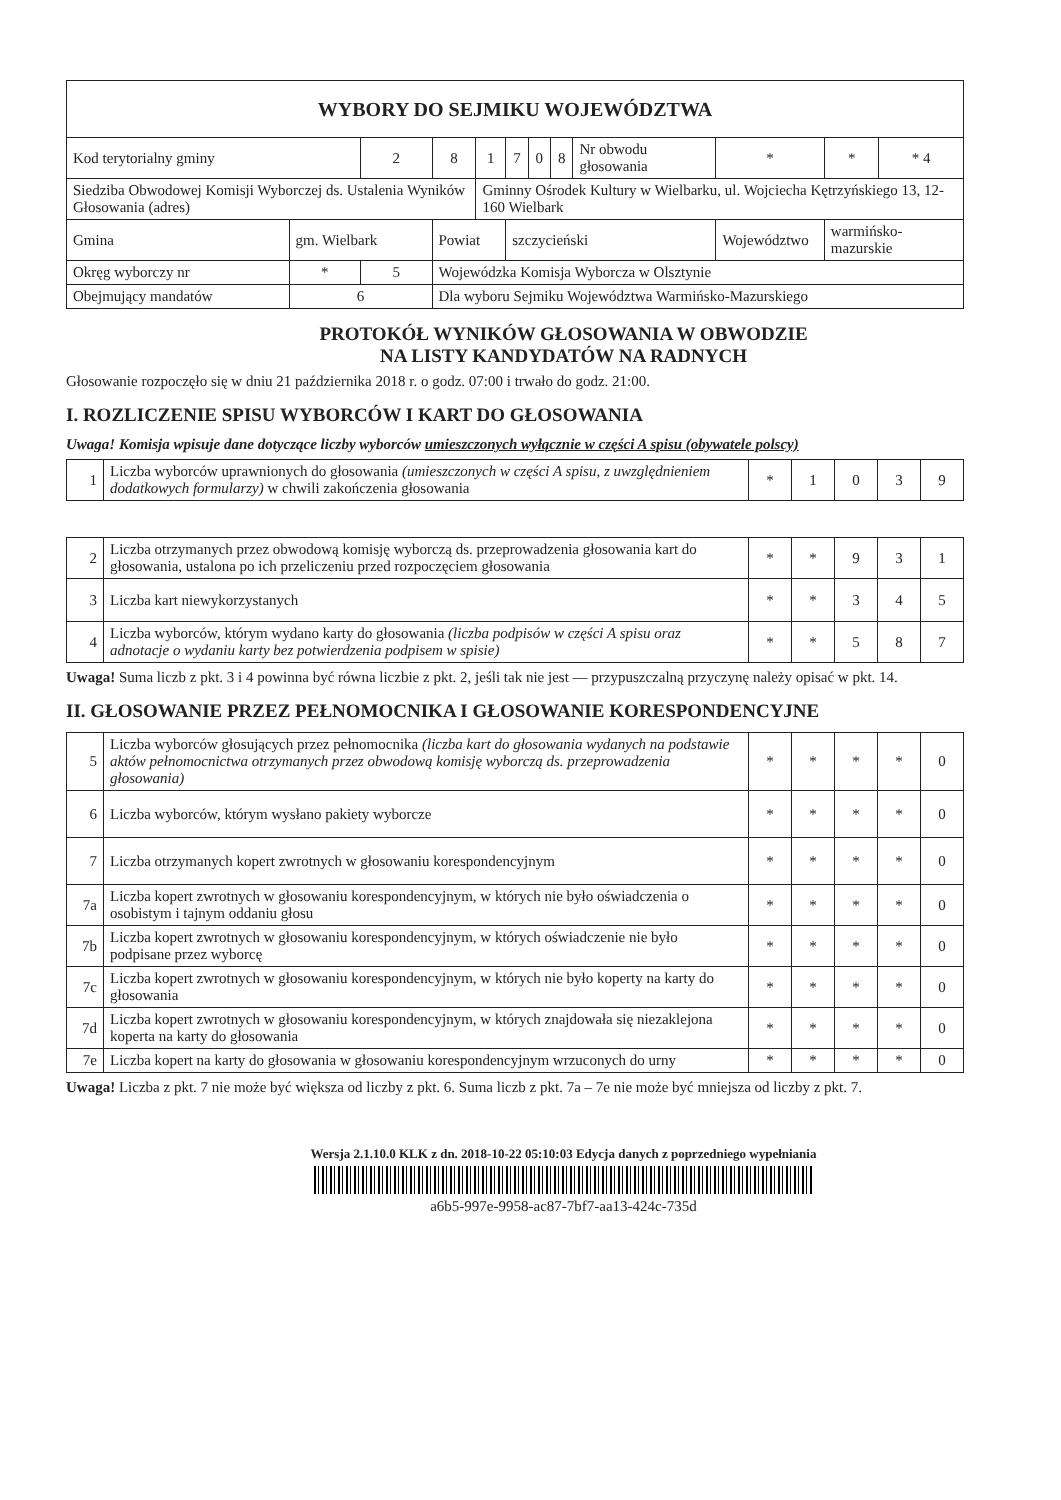| WYBORY DO SEJMIKU WOJEWÓDZTWA | | | | | | | | | | | | |
| --- | --- | --- | --- | --- | --- | --- | --- | --- | --- | --- | --- | --- |
| Kod terytorialny gminy | | | 2 | 8 | 1 | 7 | 0 | 8 | Nr obwodu głosowania | * | * | * 4 |
| Siedziba Obwodowej Komisji Wyborczej ds. Ustalenia Wyników Głosowania (adres) | | | | | Gminny Ośrodek Kultury w Wielbarku, ul. Wojciecha Kętrzyńskiego 13, 12-160 Wielbark | | | | | | | |
| Gmina | gm. Wielbark | | | Powiat | | szczycieński | | | | Województwo | warmińsko-mazurskie | |
| Okręg wyborczy nr | | * | 5 | Wojewódzka Komisja Wyborcza w Olsztynie | | | | | | | | |
| Obejmujący mandatów | | 6 | | Dla wyboru Sejmiku Województwa Warmińsko-Mazurskiego | | | | | | | | |
PROTOKÓŁ WYNIKÓW GŁOSOWANIA W OBWODZIE
NA LISTY KANDYDATÓW NA RADNYCH
Głosowanie rozpoczęło się w dniu 21 października 2018 r. o godz. 07:00 i trwało do godz. 21:00.
I. ROZLICZENIE SPISU WYBORCÓW I KART DO GŁOSOWANIA
Uwaga! Komisja wpisuje dane dotyczące liczby wyborców umieszczonych wyłącznie w części A spisu (obywatele polscy)
| 1 | Liczba wyborców uprawnionych do głosowania (umieszczonych w części A spisu, z uwzględnieniem dodatkowych formularzy) w chwili zakończenia głosowania | * | 1 | 0 | 3 | 9 |
| 2 | Liczba otrzymanych przez obwodową komisję wyborczą ds. przeprowadzenia głosowania kart do głosowania, ustalona po ich przeliczeniu przed rozpoczęciem głosowania | * | * | 9 | 3 | 1 |
| 3 | Liczba kart niewykorzystanych | * | * | 3 | 4 | 5 |
| 4 | Liczba wyborców, którym wydano karty do głosowania (liczba podpisów w części A spisu oraz adnotacje o wydaniu karty bez potwierdzenia podpisem w spisie) | * | * | 5 | 8 | 7 |
Uwaga! Suma liczb z pkt. 3 i 4 powinna być równa liczbie z pkt. 2, jeśli tak nie jest — przypuszczalną przyczynę należy opisać w pkt. 14.
II. GŁOSOWANIE PRZEZ PEŁNOMOCNIKA I GŁOSOWANIE KORESPONDENCYJNE
| 5 | Liczba wyborców głosujących przez pełnomocnika (liczba kart do głosowania wydanych na podstawie aktów pełnomocnictwa otrzymanych przez obwodową komisję wyborczą ds. przeprowadzenia głosowania) | * | * | * | * | 0 |
| 6 | Liczba wyborców, którym wysłano pakiety wyborcze | * | * | * | * | 0 |
| 7 | Liczba otrzymanych kopert zwrotnych w głosowaniu korespondencyjnym | * | * | * | * | 0 |
| 7a | Liczba kopert zwrotnych w głosowaniu korespondencyjnym, w których nie było oświadczenia o osobistym i tajnym oddaniu głosu | * | * | * | * | 0 |
| 7b | Liczba kopert zwrotnych w głosowaniu korespondencyjnym, w których oświadczenie nie było podpisane przez wyborcę | * | * | * | * | 0 |
| 7c | Liczba kopert zwrotnych w głosowaniu korespondencyjnym, w których nie było koperty na karty do głosowania | * | * | * | * | 0 |
| 7d | Liczba kopert zwrotnych w głosowaniu korespondencyjnym, w których znajdowała się niezaklejona koperta na karty do głosowania | * | * | * | * | 0 |
| 7e | Liczba kopert na karty do głosowania w głosowaniu korespondencyjnym wrzuconych do urny | * | * | * | * | 0 |
Uwaga! Liczba z pkt. 7 nie może być większa od liczby z pkt. 6. Suma liczb z pkt. 7a – 7e nie może być mniejsza od liczby z pkt. 7.
Wersja 2.1.10.0 KLK z dn. 2018-10-22 05:10:03 Edycja danych z poprzedniego wypełniania
a6b5-997e-9958-ac87-7bf7-aa13-424c-735d